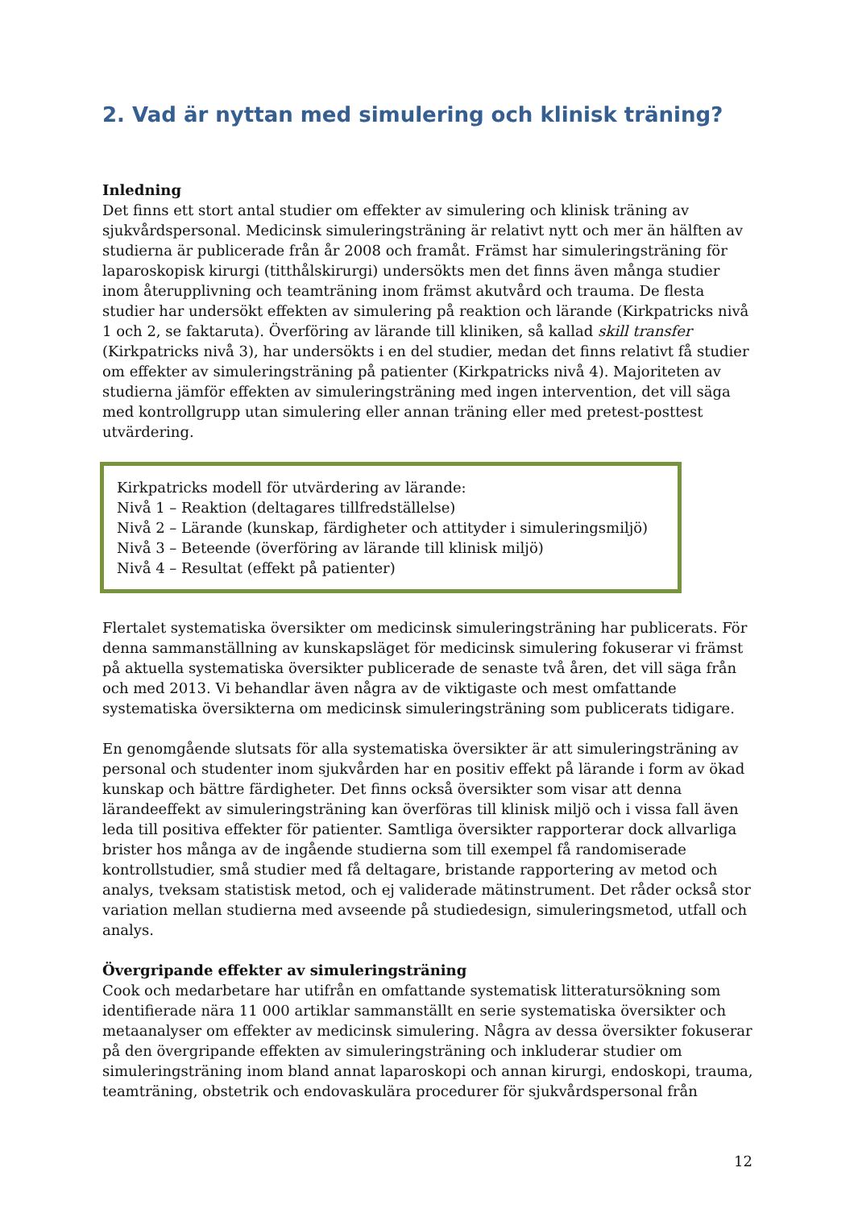2. Vad är nyttan med simulering och klinisk träning?
Inledning
Det finns ett stort antal studier om effekter av simulering och klinisk träning av sjukvårdspersonal. Medicinsk simuleringsträning är relativt nytt och mer än hälften av studierna är publicerade från år 2008 och framåt. Främst har simuleringsträning för laparoskopisk kirurgi (titthålskirurgi) undersökts men det finns även många studier inom återupplivning och teamträning inom främst akutvård och trauma. De flesta studier har undersökt effekten av simulering på reaktion och lärande (Kirkpatricks nivå 1 och 2, se faktaruta). Överföring av lärande till kliniken, så kallad skill transfer (Kirkpatricks nivå 3), har undersökts i en del studier, medan det finns relativt få studier om effekter av simuleringsträning på patienter (Kirkpatricks nivå 4). Majoriteten av studierna jämför effekten av simuleringsträning med ingen intervention, det vill säga med kontrollgrupp utan simulering eller annan träning eller med pretest-posttest utvärdering.
Kirkpatricks modell för utvärdering av lärande:
Nivå 1 – Reaktion (deltagares tillfredställelse)
Nivå 2 – Lärande (kunskap, färdigheter och attityder i simuleringsmiljö)
Nivå 3 – Beteende (överföring av lärande till klinisk miljö)
Nivå 4 – Resultat (effekt på patienter)
Flertalet systematiska översikter om medicinsk simuleringsträning har publicerats. För denna sammanställning av kunskapsläget för medicinsk simulering fokuserar vi främst på aktuella systematiska översikter publicerade de senaste två åren, det vill säga från och med 2013. Vi behandlar även några av de viktigaste och mest omfattande systematiska översikterna om medicinsk simuleringsträning som publicerats tidigare.
En genomgående slutsats för alla systematiska översikter är att simuleringsträning av personal och studenter inom sjukvården har en positiv effekt på lärande i form av ökad kunskap och bättre färdigheter. Det finns också översikter som visar att denna lärandeeffekt av simuleringsträning kan överföras till klinisk miljö och i vissa fall även leda till positiva effekter för patienter. Samtliga översikter rapporterar dock allvarliga brister hos många av de ingående studierna som till exempel få randomiserade kontrollstudier, små studier med få deltagare, bristande rapportering av metod och analys, tveksam statistisk metod, och ej validerade mätinstrument. Det råder också stor variation mellan studierna med avseende på studiedesign, simuleringsmetod, utfall och analys.
Övergripande effekter av simuleringsträning
Cook och medarbetare har utifrån en omfattande systematisk litteratursökning som identifierade nära 11 000 artiklar sammanställt en serie systematiska översikter och metaanalyser om effekter av medicinsk simulering. Några av dessa översikter fokuserar på den övergripande effekten av simuleringsträning och inkluderar studier om simuleringsträning inom bland annat laparoskopi och annan kirurgi, endoskopi, trauma, teamträning, obstetrik och endovaskulära procedurer för sjukvårdspersonal från
12